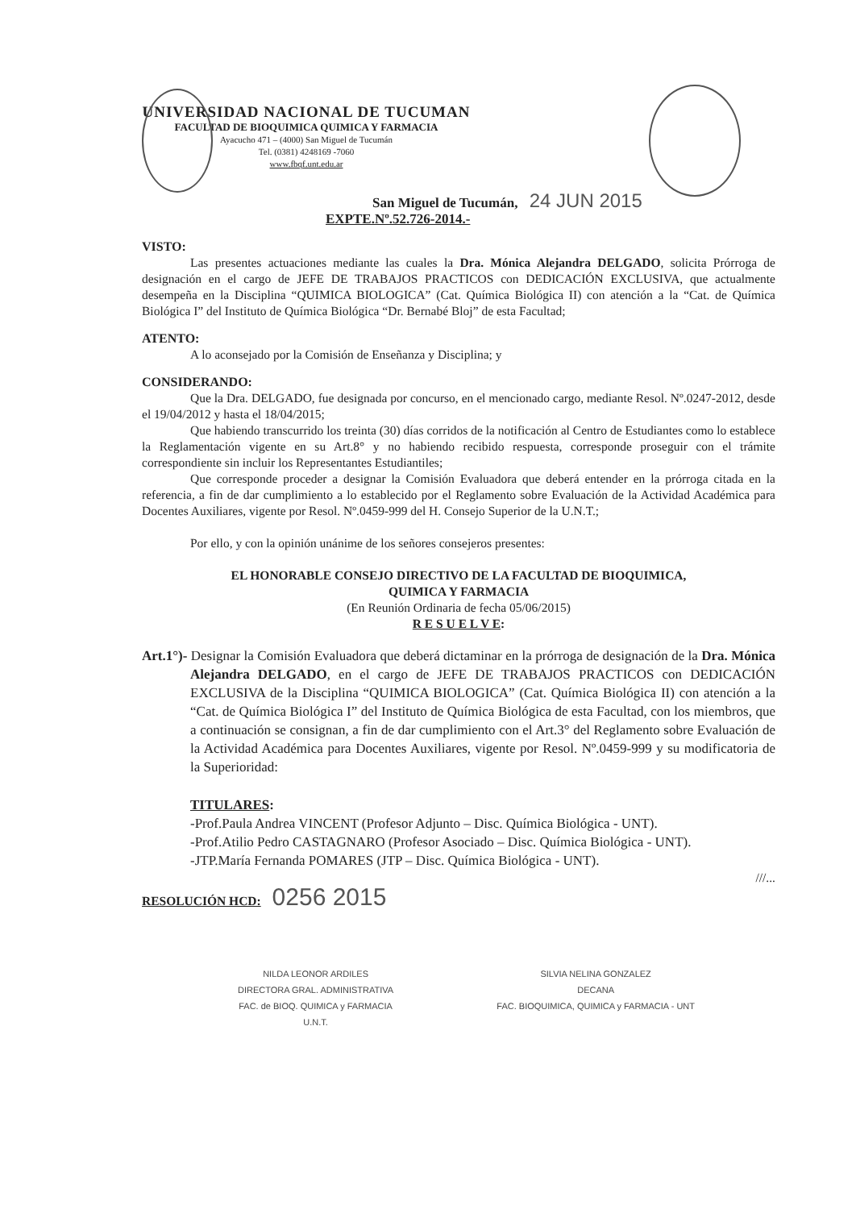UNIVERSIDAD NACIONAL DE TUCUMAN
FACULTAD DE BIOQUIMICA QUIMICA Y FARMACIA
Ayacucho 471 – (4000) San Miguel de Tucumán
Tel. (0381) 4248169 -7060
www.fbqf.unt.edu.ar
San Miguel de Tucumán, 24 JUN 2015
EXPTE.Nº.52.726-2014.-
VISTO:
Las presentes actuaciones mediante las cuales la Dra. Mónica Alejandra DELGADO, solicita Prórroga de designación en el cargo de JEFE DE TRABAJOS PRACTICOS con DEDICACIÓN EXCLUSIVA, que actualmente desempeña en la Disciplina “QUIMICA BIOLOGICA” (Cat. Química Biológica II) con atención a la “Cat. de Química Biológica I” del Instituto de Química Biológica “Dr. Bernabé Bloj” de esta Facultad;
ATENTO:
A lo aconsejado por la Comisión de Enseñanza y Disciplina; y
CONSIDERANDO:
Que la Dra. DELGADO, fue designada por concurso, en el mencionado cargo, mediante Resol. Nº.0247-2012, desde el 19/04/2012 y hasta el 18/04/2015;
Que habiendo transcurrido los treinta (30) días corridos de la notificación al Centro de Estudiantes como lo establece la Reglamentación vigente en su Art.8° y no habiendo recibido respuesta, corresponde proseguir con el trámite correspondiente sin incluir los Representantes Estudiantiles;
Que corresponde proceder a designar la Comisión Evaluadora que deberá entender en la prórroga citada en la referencia, a fin de dar cumplimiento a lo establecido por el Reglamento sobre Evaluación de la Actividad Académica para Docentes Auxiliares, vigente por Resol. Nº.0459-999 del H. Consejo Superior de la U.N.T.;
Por ello, y con la opinión unánime de los señores consejeros presentes:
EL HONORABLE CONSEJO DIRECTIVO DE LA FACULTAD DE BIOQUIMICA,
QUIMICA Y FARMACIA
(En Reunión Ordinaria de fecha 05/06/2015)
R E S U E L V E:
Art.1°)- Designar la Comisión Evaluadora que deberá dictaminar en la prórroga de designación de la Dra. Mónica Alejandra DELGADO, en el cargo de JEFE DE TRABAJOS PRACTICOS con DEDICACIÓN EXCLUSIVA de la Disciplina “QUIMICA BIOLOGICA” (Cat. Química Biológica II) con atención a la “Cat. de Química Biológica I” del Instituto de Química Biológica de esta Facultad, con los miembros, que a continuación se consignan, a fin de dar cumplimiento con el Art.3° del Reglamento sobre Evaluación de la Actividad Académica para Docentes Auxiliares, vigente por Resol. Nº.0459-999 y su modificatoria de la Superioridad:
TITULARES:
-Prof.Paula Andrea VINCENT (Profesor Adjunto – Disc. Química Biológica - UNT).
-Prof.Atilio Pedro CASTAGNARO (Profesor Asociado – Disc. Química Biológica - UNT).
-JTP.María Fernanda POMARES (JTP – Disc. Química Biológica - UNT).
///...
RESOLUCIÓN HCD: 0256 2015
NILDA LEONOR ARDILES
DIRECTORA GRAL. ADMINISTRATIVA
FAC. de BIOQ. QUIMICA y FARMACIA
U.N.T.
SILVIA NELINA GONZALEZ
DECANA
FAC. BIOQUIMICA, QUIMICA y FARMACIA - UNT